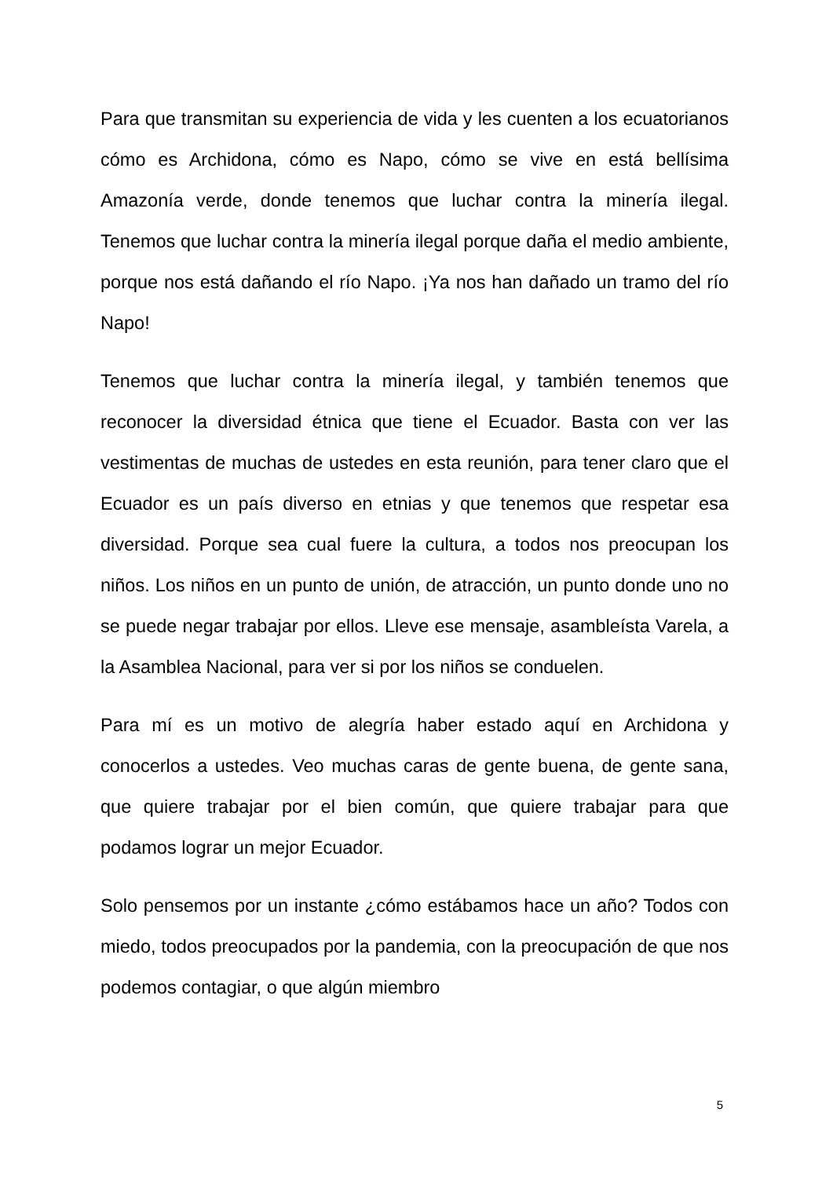Para que transmitan su experiencia de vida y les cuenten a los ecuatorianos cómo es Archidona, cómo es Napo, cómo se vive en está bellísima Amazonía verde, donde tenemos que luchar contra la minería ilegal. Tenemos que luchar contra la minería ilegal porque daña el medio ambiente, porque nos está dañando el río Napo. ¡Ya nos han dañado un tramo del río Napo!
Tenemos que luchar contra la minería ilegal, y también tenemos que reconocer la diversidad étnica que tiene el Ecuador. Basta con ver las vestimentas de muchas de ustedes en esta reunión, para tener claro que el Ecuador es un país diverso en etnias y que tenemos que respetar esa diversidad. Porque sea cual fuere la cultura, a todos nos preocupan los niños. Los niños en un punto de unión, de atracción, un punto donde uno no se puede negar trabajar por ellos. Lleve ese mensaje, asambleísta Varela, a la Asamblea Nacional, para ver si por los niños se conduelen.
Para mí es un motivo de alegría haber estado aquí en Archidona y conocerlos a ustedes. Veo muchas caras de gente buena, de gente sana, que quiere trabajar por el bien común, que quiere trabajar para que podamos lograr un mejor Ecuador.
Solo pensemos por un instante ¿cómo estábamos hace un año? Todos con miedo, todos preocupados por la pandemia, con la preocupación de que nos podemos contagiar, o que algún miembro
5